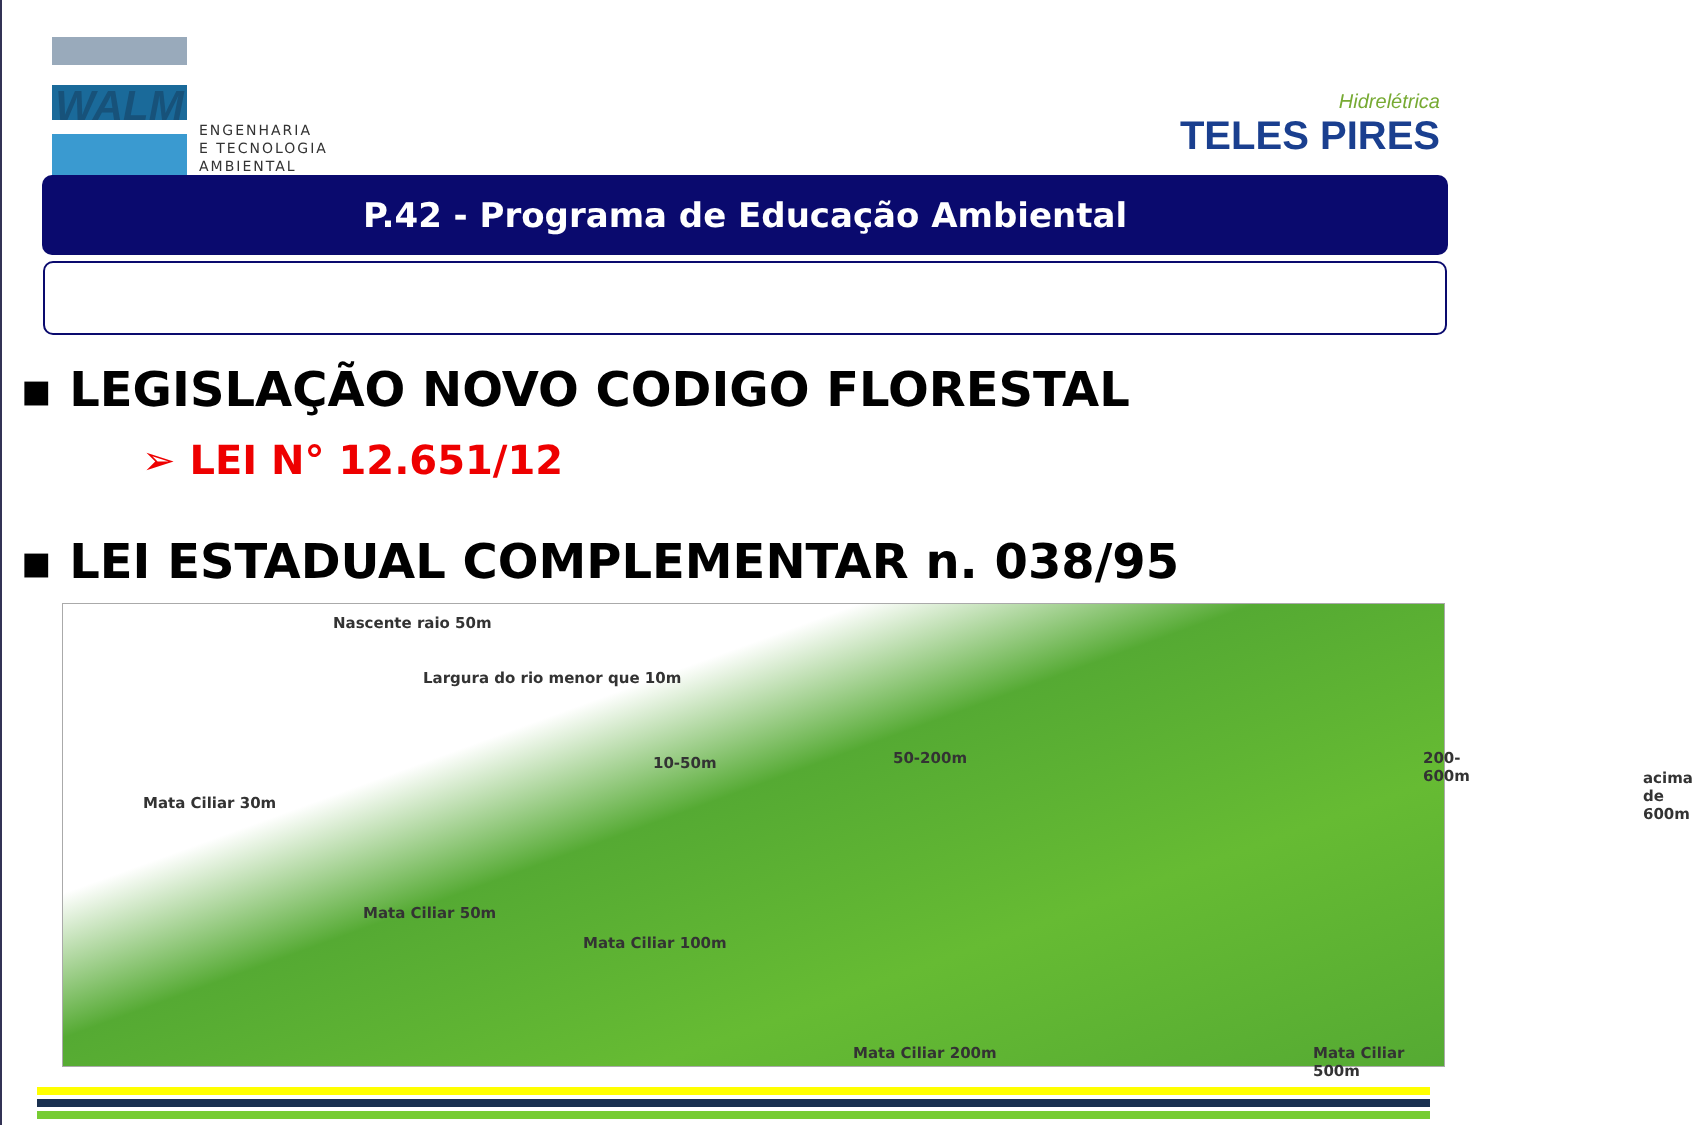WALM
ENGENHARIA
E TECNOLOGIA
AMBIENTAL
Hidrelétrica
TELES PIRES
P.42 - Programa de Educação Ambiental
▪ LEGISLAÇÃO NOVO CODIGO FLORESTAL
➢ LEI N° 12.651/12
▪ LEI ESTADUAL COMPLEMENTAR n. 038/95
Nascente raio 50m
Largura do rio menor que 10m
Mata Ciliar 30m
10-50m 50-200m 200-600m
acima de 600m
Mata Ciliar 50m
Mata Ciliar 100m
Mata Ciliar 200m Mata Ciliar 500m